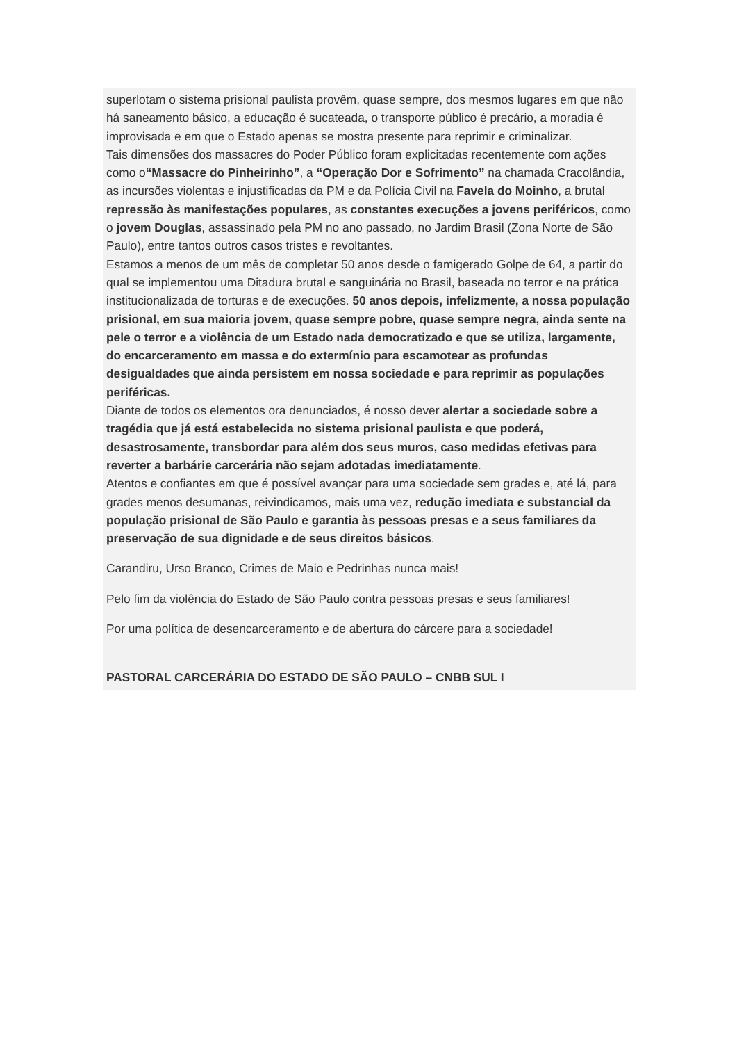superlotam o sistema prisional paulista provêm, quase sempre, dos mesmos lugares em que não há saneamento básico, a educação é sucateada, o transporte público é precário, a moradia é improvisada e em que o Estado apenas se mostra presente para reprimir e criminalizar.
Tais dimensões dos massacres do Poder Público foram explicitadas recentemente com ações como o“Massacre do Pinheirinho”, a “Operação Dor e Sofrimento” na chamada Cracolândia, as incursões violentas e injustificadas da PM e da Polícia Civil na Favela do Moinho, a brutal repressão às manifestações populares, as constantes execuções a jovens periféricos, como o jovem Douglas, assassinado pela PM no ano passado, no Jardim Brasil (Zona Norte de São Paulo), entre tantos outros casos tristes e revoltantes.
Estamos a menos de um mês de completar 50 anos desde o famigerado Golpe de 64, a partir do qual se implementou uma Ditadura brutal e sanguinária no Brasil, baseada no terror e na prática institucionalizada de torturas e de execuções. 50 anos depois, infelizmente, a nossa população prisional, em sua maioria jovem, quase sempre pobre, quase sempre negra, ainda sente na pele o terror e a violência de um Estado nada democratizado e que se utiliza, largamente, do encarceramento em massa e do extermínio para escamotear as profundas desigualdades que ainda persistem em nossa sociedade e para reprimir as populações periféricas.
Diante de todos os elementos ora denunciados, é nosso dever alertar a sociedade sobre a tragédia que já está estabelecida no sistema prisional paulista e que poderá, desastrosamente, transbordar para além dos seus muros, caso medidas efetivas para reverter a barbárie carcerária não sejam adotadas imediatamente.
Atentos e confiantes em que é possível avançar para uma sociedade sem grades e, até lá, para grades menos desumanas, reivindicamos, mais uma vez, redução imediata e substancial da população prisional de São Paulo e garantia às pessoas presas e a seus familiares da preservação de sua dignidade e de seus direitos básicos.
Carandiru, Urso Branco, Crimes de Maio e Pedrinhas nunca mais!
Pelo fim da violência do Estado de São Paulo contra pessoas presas e seus familiares!
Por uma política de desencarceramento e de abertura do cárcere para a sociedade!
PASTORAL CARCERÁRIA DO ESTADO DE SÃO PAULO – CNBB SUL I